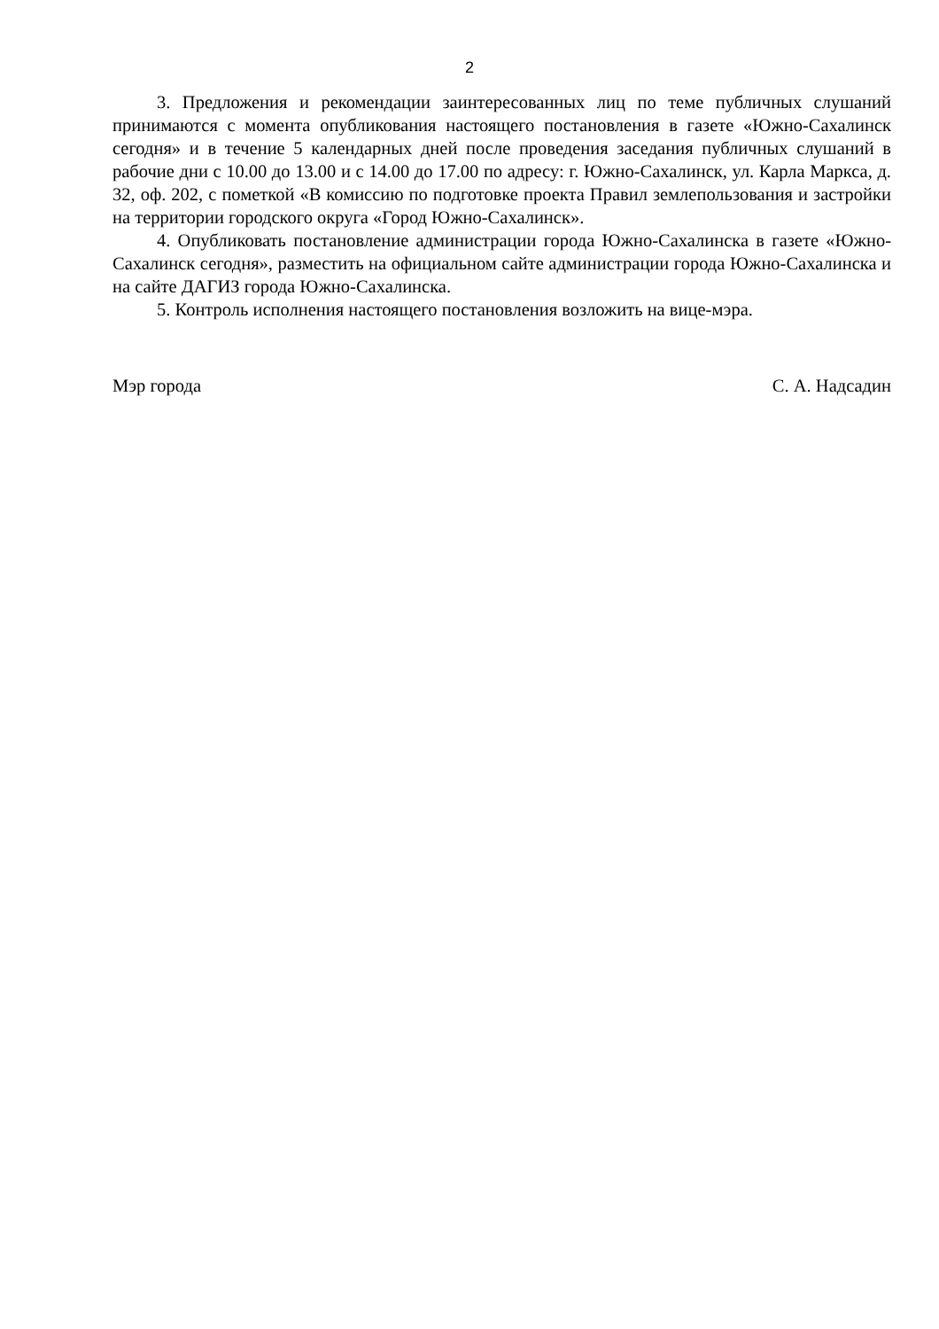2
3. Предложения и рекомендации заинтересованных лиц по теме публичных слушаний принимаются с момента опубликования настоящего постановления в газете «Южно-Сахалинск сегодня» и в течение 5 календарных дней после проведения заседания публичных слушаний в рабочие дни с 10.00 до 13.00 и с 14.00 до 17.00 по адресу: г. Южно-Сахалинск, ул. Карла Маркса, д. 32, оф. 202, с пометкой «В комиссию по подготовке проекта Правил землепользования и застройки на территории городского округа «Город Южно-Сахалинск».
4. Опубликовать постановление администрации города Южно-Сахалинска в газете «Южно-Сахалинск сегодня», разместить на официальном сайте администрации города Южно-Сахалинска и на сайте ДАГИЗ города Южно-Сахалинска.
5. Контроль исполнения настоящего постановления возложить на вице-мэра.
Мэр города С. А. Надсадин